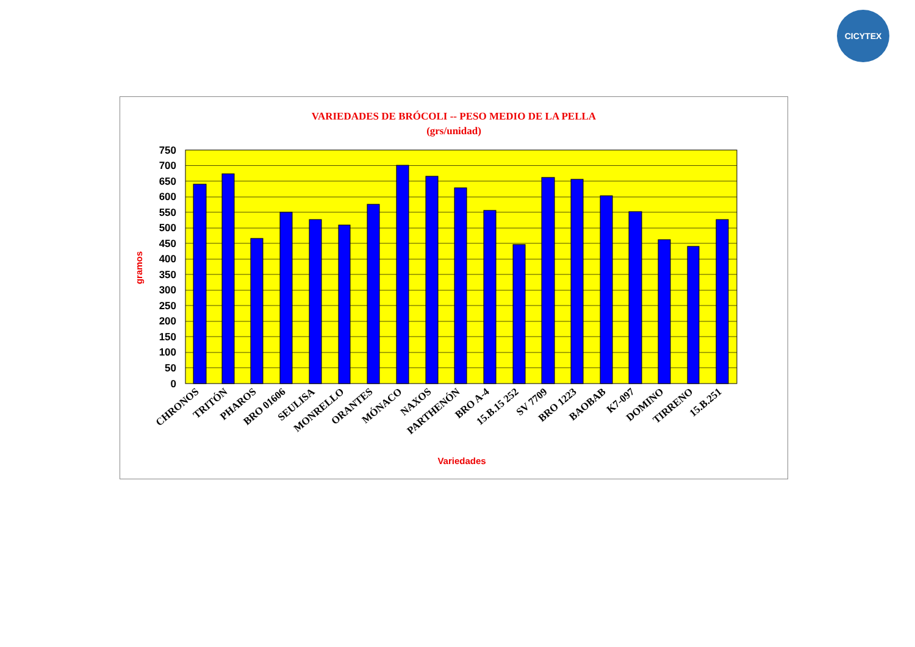CICYTEX
VARIEDADES DE BRÓCOLI -- PESO MEDIO DE LA PELLA
(grs/unidad)
750
700
650
600
550
500
450
400
350
300
250
200
150
100
50
0
gramos
CHRONOS
TRITÓN
PHAROS
BRO 01606
SEULISA
MONRELLO
ORANTES
MÓNACO
NAXOS
PARTHENÓN
BRO A-4
15.B.15 252
SV 7709
BRO 1223
BAOBAB
K7-097
DOMINO
TIRRENO
15.B.251
Variedades